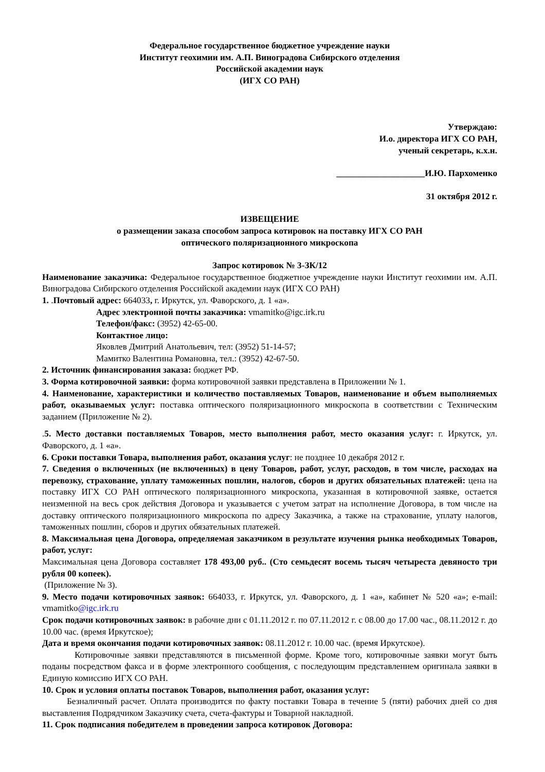Федеральное государственное бюджетное учреждение науки
Институт геохимии им. А.П. Виноградова Сибирского отделения
Российской академии наук
(ИГХ СО РАН)
Утверждаю:
И.о. директора ИГХ СО РАН,
ученый секретарь, к.х.н.
____________________И.Ю. Пархоменко
31 октября 2012 г.
ИЗВЕЩЕНИЕ
о размещении заказа способом запроса котировок на поставку ИГХ СО РАН
оптического поляризационного микроскопа
Запрос котировок № 3-ЗК/12
Наименование заказчика: Федеральное государственное бюджетное учреждение науки Институт геохимии им. А.П. Виноградова Сибирского отделения Российской академии наук (ИГХ СО РАН)
1. .Почтовый адрес: 664033, г. Иркутск, ул. Фаворского, д. 1 «а».
Адрес электронной почты заказчика: vmamitko@igc.irk.ru
Телефон/факс: (3952) 42-65-00.
Контактное лицо:
Яковлев Дмитрий Анатольевич, тел: (3952) 51-14-57;
Мамитко Валентина Романовна, тел.: (3952) 42-67-50.
2. Источник финансирования заказа: бюджет РФ.
3. Форма котировочной заявки: форма котировочной заявки представлена в Приложении № 1.
4. Наименование, характеристики и количество поставляемых Товаров, наименование и объем выполняемых работ, оказываемых услуг: поставка оптического поляризационного микроскопа в соответствии с Техническим заданием (Приложение № 2).
.5. Место доставки поставляемых Товаров, место выполнения работ, место оказания услуг: г. Иркутск, ул. Фаворского, д. 1 «а».
6. Сроки поставки Товара, выполнения работ, оказания услуг: не позднее 10 декабря 2012 г.
7. Сведения о включенных (не включенных) в цену Товаров, работ, услуг, расходов, в том числе, расходах на перевозку, страхование, уплату таможенных пошлин, налогов, сборов и других обязательных платежей: цена на поставку ИГХ СО РАН оптического поляризационного микроскопа, указанная в котировочной заявке, остается неизменной на весь срок действия Договора и указывается с учетом затрат на исполнение Договора, в том числе на доставку оптического поляризационного микроскопа по адресу Заказчика, а также на страхование, уплату налогов, таможенных пошлин, сборов и других обязательных платежей.
8. Максимальная цена Договора, определяемая заказчиком в результате изучения рынка необходимых Товаров, работ, услуг:
Максимальная цена Договора составляет 178 493,00 руб.. (Сто семьдесят восемь тысяч четыреста девяносто три рубля 00 копеек).
(Приложение № 3).
9. Место подачи котировочных заявок: 664033, г. Иркутск, ул. Фаворского, д. 1 «а», кабинет № 520 «а»; e-mail: vmamitko@igc.irk.ru
Срок подачи котировочных заявок: в рабочие дни с 01.11.2012 г. по 07.11.2012 г. с 08.00 до 17.00 час., 08.11.2012 г. до 10.00 час. (время Иркутское);
Дата и время окончания подачи котировочных заявок: 08.11.2012 г. 10.00 час. (время Иркутское).
Котировочные заявки представляются в письменной форме. Кроме того, котировочные заявки могут быть поданы посредством факса и в форме электронного сообщения, с последующим представлением оригинала заявки в Единую комиссию ИГХ СО РАН.
10. Срок и условия оплаты поставок Товаров, выполнения работ, оказания услуг:
Безналичный расчет. Оплата производится по факту поставки Товара в течение 5 (пяти) рабочих дней со дня выставления Подрядчиком Заказчику счета, счета-фактуры и Товарной накладной.
11. Срок подписания победителем в проведении запроса котировок Договора: